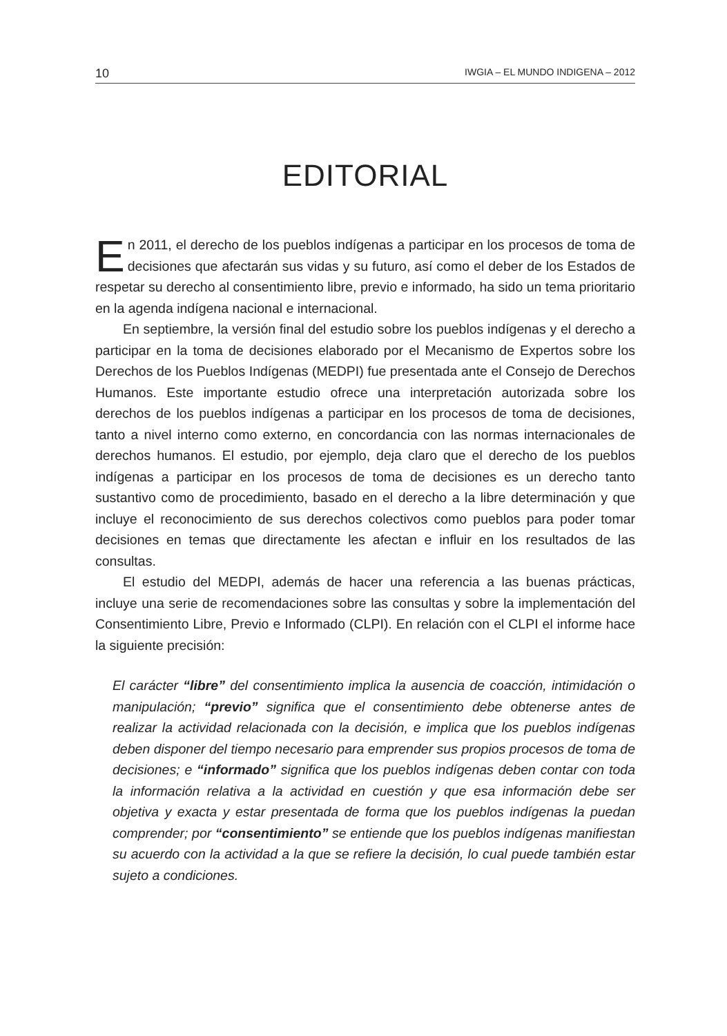10 IWGIA – EL MUNDO INDIGENA – 2012
EDITORIAL
En 2011, el derecho de los pueblos indígenas a participar en los procesos de toma de decisiones que afectarán sus vidas y su futuro, así como el deber de los Estados de respetar su derecho al consentimiento libre, previo e informado, ha sido un tema prioritario en la agenda indígena nacional e internacional.
En septiembre, la versión final del estudio sobre los pueblos indígenas y el derecho a participar en la toma de decisiones elaborado por el Mecanismo de Expertos sobre los Derechos de los Pueblos Indígenas (MEDPI) fue presentada ante el Consejo de Derechos Humanos. Este importante estudio ofrece una interpretación autorizada sobre los derechos de los pueblos indígenas a participar en los procesos de toma de decisiones, tanto a nivel interno como externo, en concordancia con las normas internacionales de derechos humanos. El estudio, por ejemplo, deja claro que el derecho de los pueblos indígenas a participar en los procesos de toma de decisiones es un derecho tanto sustantivo como de procedimiento, basado en el derecho a la libre determinación y que incluye el reconocimiento de sus derechos colectivos como pueblos para poder tomar decisiones en temas que directamente les afectan e influir en los resultados de las consultas.
El estudio del MEDPI, además de hacer una referencia a las buenas prácticas, incluye una serie de recomendaciones sobre las consultas y sobre la implementación del Consentimiento Libre, Previo e Informado (CLPI). En relación con el CLPI el informe hace la siguiente precisión:
El carácter “libre” del consentimiento implica la ausencia de coacción, intimidación o manipulación; “previo” significa que el consentimiento debe obtenerse antes de realizar la actividad relacionada con la decisión, e implica que los pueblos indígenas deben disponer del tiempo necesario para emprender sus propios procesos de toma de decisiones; e “informado” significa que los pueblos indígenas deben contar con toda la información relativa a la actividad en cuestión y que esa información debe ser objetiva y exacta y estar presentada de forma que los pueblos indígenas la puedan comprender; por “consentimiento” se entiende que los pueblos indígenas manifiestan su acuerdo con la actividad a la que se refiere la decisión, lo cual puede también estar sujeto a condiciones.